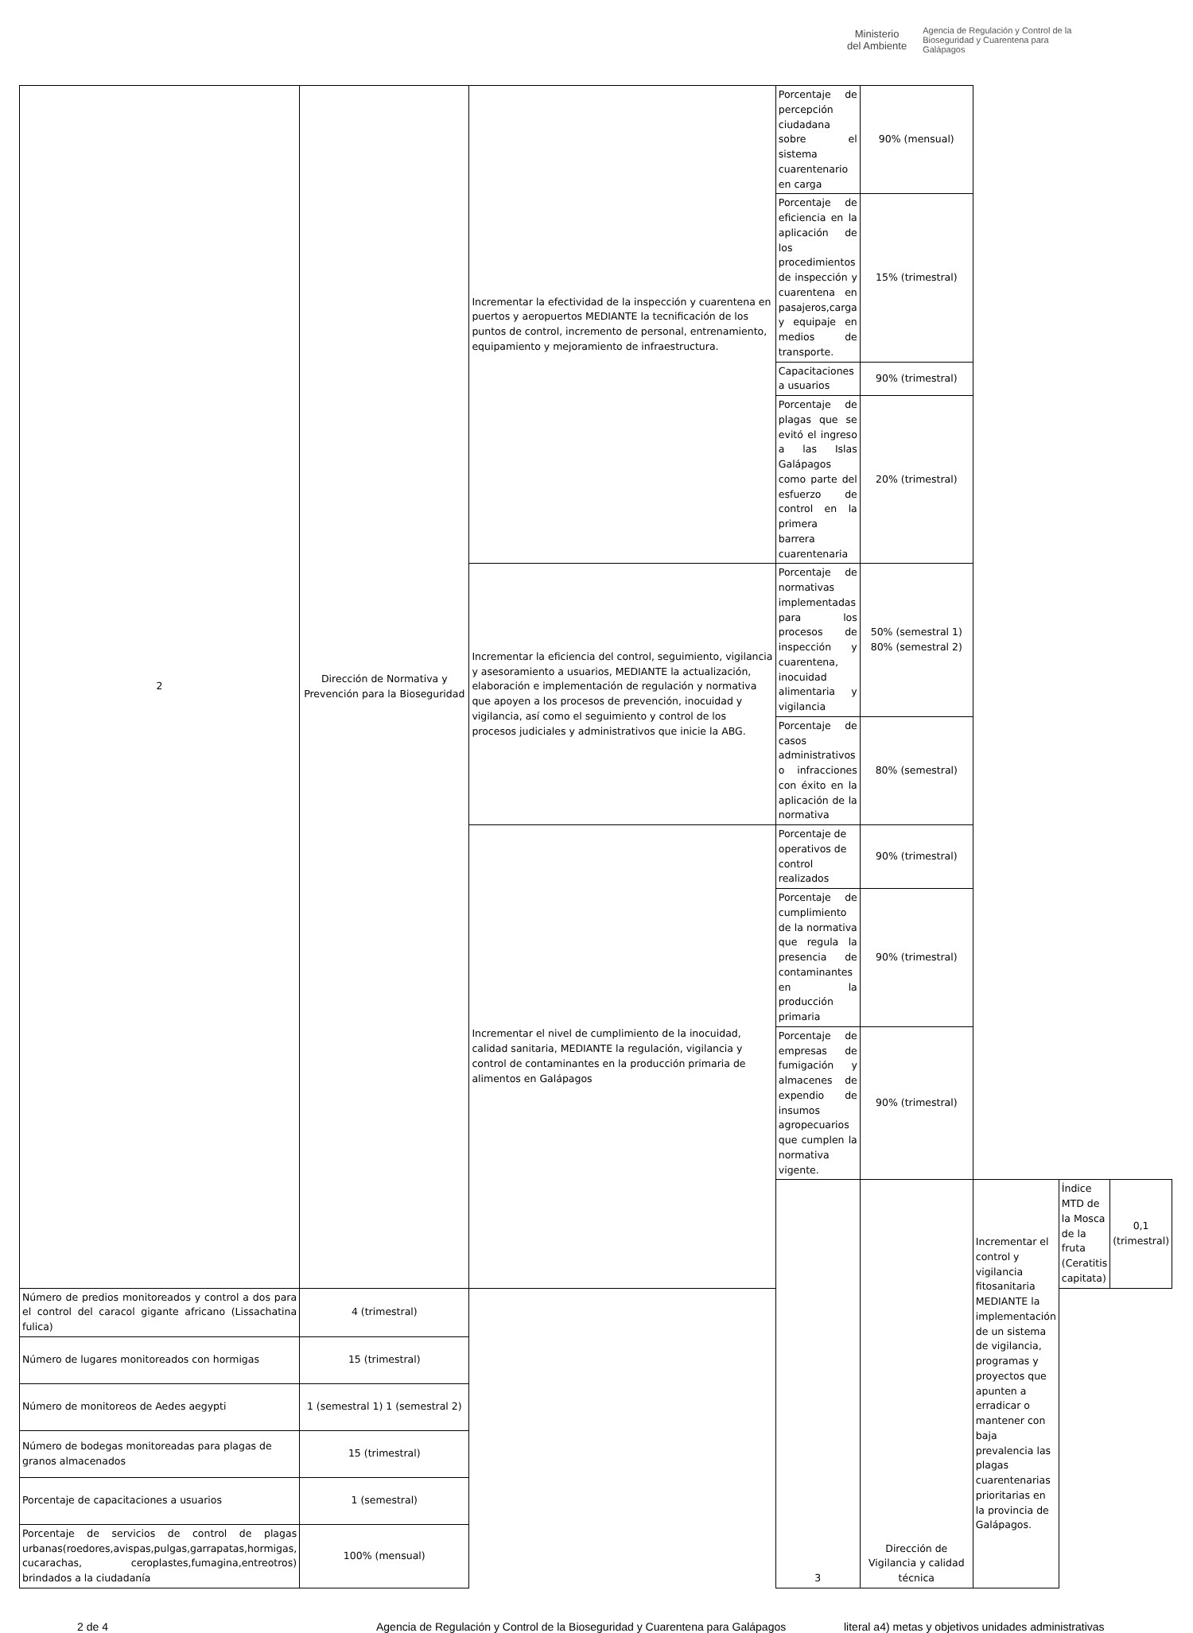Ministerio
del Ambiente
Agencia de Regulación y Control de la
Bioseguridad y Cuarentena para
Galápagos
| 2 | Dirección de Normativa y Prevención para la Bioseguridad | Incrementar la efectividad de la inspección y cuarentena en puertos y aeropuertos MEDIANTE la tecnificación de los puntos de control, incremento de personal, entrenamiento, equipamiento y mejoramiento de infraestructura. | Porcentaje de percepción ciudadana sobre el sistema cuarentenario en carga | 90% (mensual) | | | |
| | | | Porcentaje de eficiencia en la aplicación de los procedimientos de inspección y cuarentena en pasajeros,carga y equipaje en medios de transporte. | 15% (trimestral) | | | |
| | | | Capacitaciones a usuarios | 90% (trimestral) | | | |
| | | | Porcentaje de plagas que se evitó el ingreso a las Islas Galápagos como parte del esfuerzo de control en la primera barrera cuarentenaria | 20% (trimestral) | | | |
| | | Incrementar la eficiencia del control, seguimiento, vigilancia y asesoramiento a usuarios, MEDIANTE la actualización, elaboración e implementación de regulación y normativa que apoyen a los procesos de prevención, inocuidad y vigilancia, así como el seguimiento y control de los procesos judiciales y administrativos que inicie la ABG. | Porcentaje de normativas implementadas para los procesos de inspección y cuarentena, inocuidad alimentaria y vigilancia | 50% (semestral 1) 80% (semestral 2) | | | |
| | | | Porcentaje de casos administrativos o infracciones con éxito en la aplicación de la normativa | 80% (semestral) | | | |
| | | Incrementar el nivel de cumplimiento de la inocuidad, calidad sanitaria, MEDIANTE la regulación, vigilancia y control de contaminantes en la producción primaria de alimentos en Galápagos | Porcentaje de operativos de control realizados | 90% (trimestral) | | | |
| | | | Porcentaje de cumplimiento de la normativa que regula la presencia de contaminantes en la producción primaria | 90% (trimestral) | | | |
| | | | Porcentaje de empresas de fumigación y almacenes de expendio de insumos agropecuarios que cumplen la normativa vigente. | 90% (trimestral) | | | |
| | | | 3 | Dirección de Vigilancia y calidad técnica | Incrementar el control y vigilancia fitosanitaria MEDIANTE la implementación de un sistema de vigilancia, programas y proyectos que apunten a erradicar o mantener con baja prevalencia las plagas cuarentenarias prioritarias en la provincia de Galápagos. | Índice MTD de la Mosca de la fruta (Ceratitis capitata) | 0,1 (trimestral) |
| Número de predios monitoreados y control a dos para el control del caracol gigante africano (Lissachatina fulica) | 4 (trimestral) | | | | | | |
| Número de lugares monitoreados con hormigas | 15 (trimestral) | | | | | | |
| Número de monitoreos de Aedes aegypti | 1 (semestral 1) 1 (semestral 2) | | | | | | |
| Número de bodegas monitoreadas para plagas de granos almacenados | 15 (trimestral) | | | | | | |
| Porcentaje de capacitaciones a usuarios | 1 (semestral) | | | | | | |
| Porcentaje de servicios de control de plagas urbanas(roedores,avispas,pulgas,garrapatas,hormigas, cucarachas, ceroplastes,fumagina,entreotros) brindados a la ciudadanía | 100% (mensual) | | | | | | |
2 de 4 Agencia de Regulación y Control de la Bioseguridad y Cuarentena para Galápagos literal a4) metas y objetivos unidades administrativas